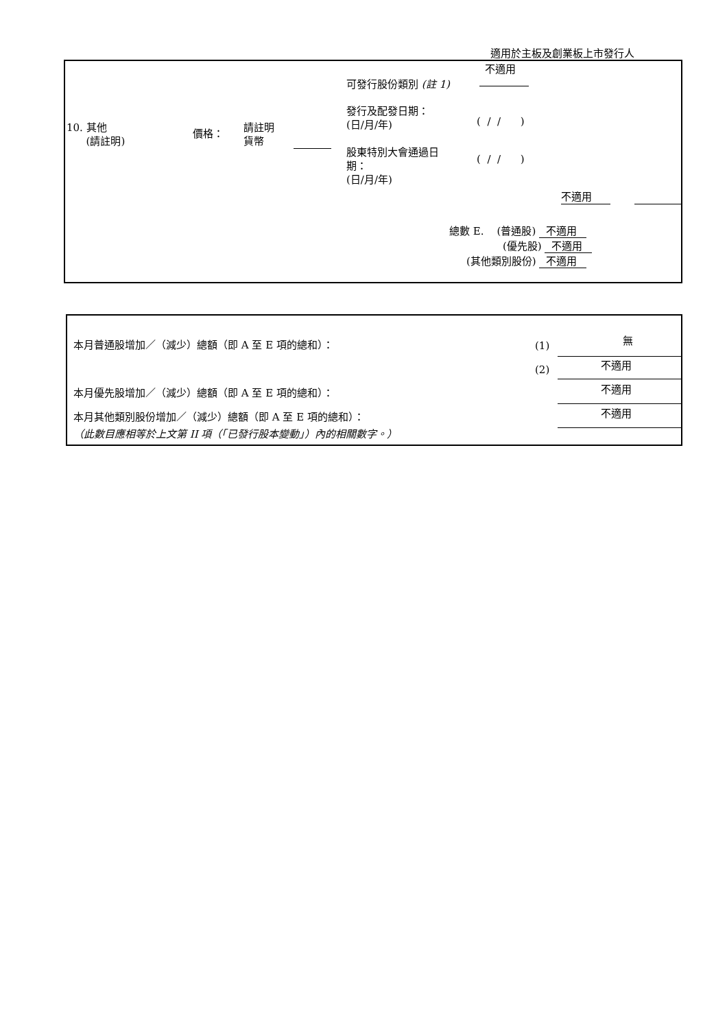適用於主板及創業板上市發行人
不適用
可發行股份類別 (註 1)
發行及配發日期：
(日/月/年)
( / / )
10. 其他
(請註明)
價格：
請註明
貨幣
股東特別大會通過日
期：
(日/月/年)
( / / )
不適用
總數 E. (普通股) 不適用
(優先股) 不適用
(其他類別股份) 不適用
本月普通股增加／（減少）總額（即 A 至 E 項的總和）： (1) 無
(2) 不適用
本月優先股增加／（減少）總額（即 A 至 E 項的總和）： 不適用
本月其他類別股份增加／（減少）總額（即 A 至 E 項的總和）： 不適用
（此數目應相等於上文第 II 項（「已發行股本變動」）內的相關數字。）